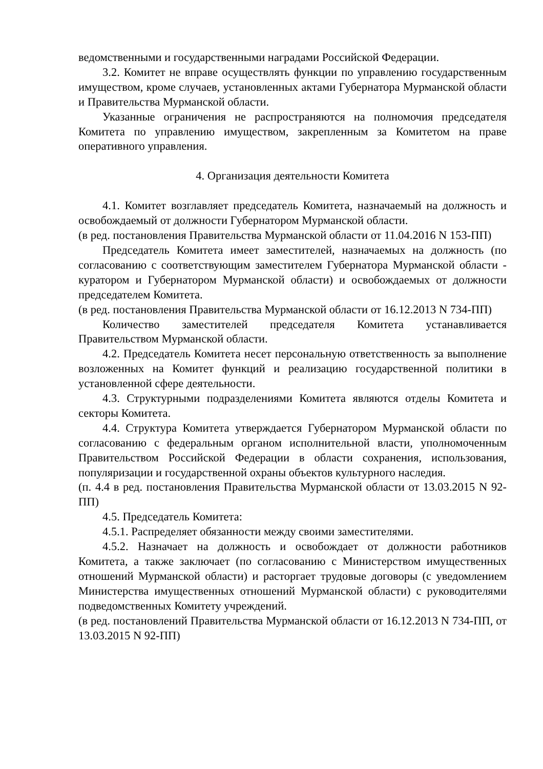ведомственными и государственными наградами Российской Федерации.
3.2. Комитет не вправе осуществлять функции по управлению государственным имуществом, кроме случаев, установленных актами Губернатора Мурманской области и Правительства Мурманской области.
Указанные ограничения не распространяются на полномочия председателя Комитета по управлению имуществом, закрепленным за Комитетом на праве оперативного управления.
4. Организация деятельности Комитета
4.1. Комитет возглавляет председатель Комитета, назначаемый на должность и освобождаемый от должности Губернатором Мурманской области.
(в ред. постановления Правительства Мурманской области от 11.04.2016 N 153-ПП)
Председатель Комитета имеет заместителей, назначаемых на должность (по согласованию с соответствующим заместителем Губернатора Мурманской области - куратором и Губернатором Мурманской области) и освобождаемых от должности председателем Комитета.
(в ред. постановления Правительства Мурманской области от 16.12.2013 N 734-ПП)
Количество заместителей председателя Комитета устанавливается Правительством Мурманской области.
4.2. Председатель Комитета несет персональную ответственность за выполнение возложенных на Комитет функций и реализацию государственной политики в установленной сфере деятельности.
4.3. Структурными подразделениями Комитета являются отделы Комитета и секторы Комитета.
4.4. Структура Комитета утверждается Губернатором Мурманской области по согласованию с федеральным органом исполнительной власти, уполномоченным Правительством Российской Федерации в области сохранения, использования, популяризации и государственной охраны объектов культурного наследия.
(п. 4.4 в ред. постановления Правительства Мурманской области от 13.03.2015 N 92-ПП)
4.5. Председатель Комитета:
4.5.1. Распределяет обязанности между своими заместителями.
4.5.2. Назначает на должность и освобождает от должности работников Комитета, а также заключает (по согласованию с Министерством имущественных отношений Мурманской области) и расторгает трудовые договоры (с уведомлением Министерства имущественных отношений Мурманской области) с руководителями подведомственных Комитету учреждений.
(в ред. постановлений Правительства Мурманской области от 16.12.2013 N 734-ПП, от 13.03.2015 N 92-ПП)